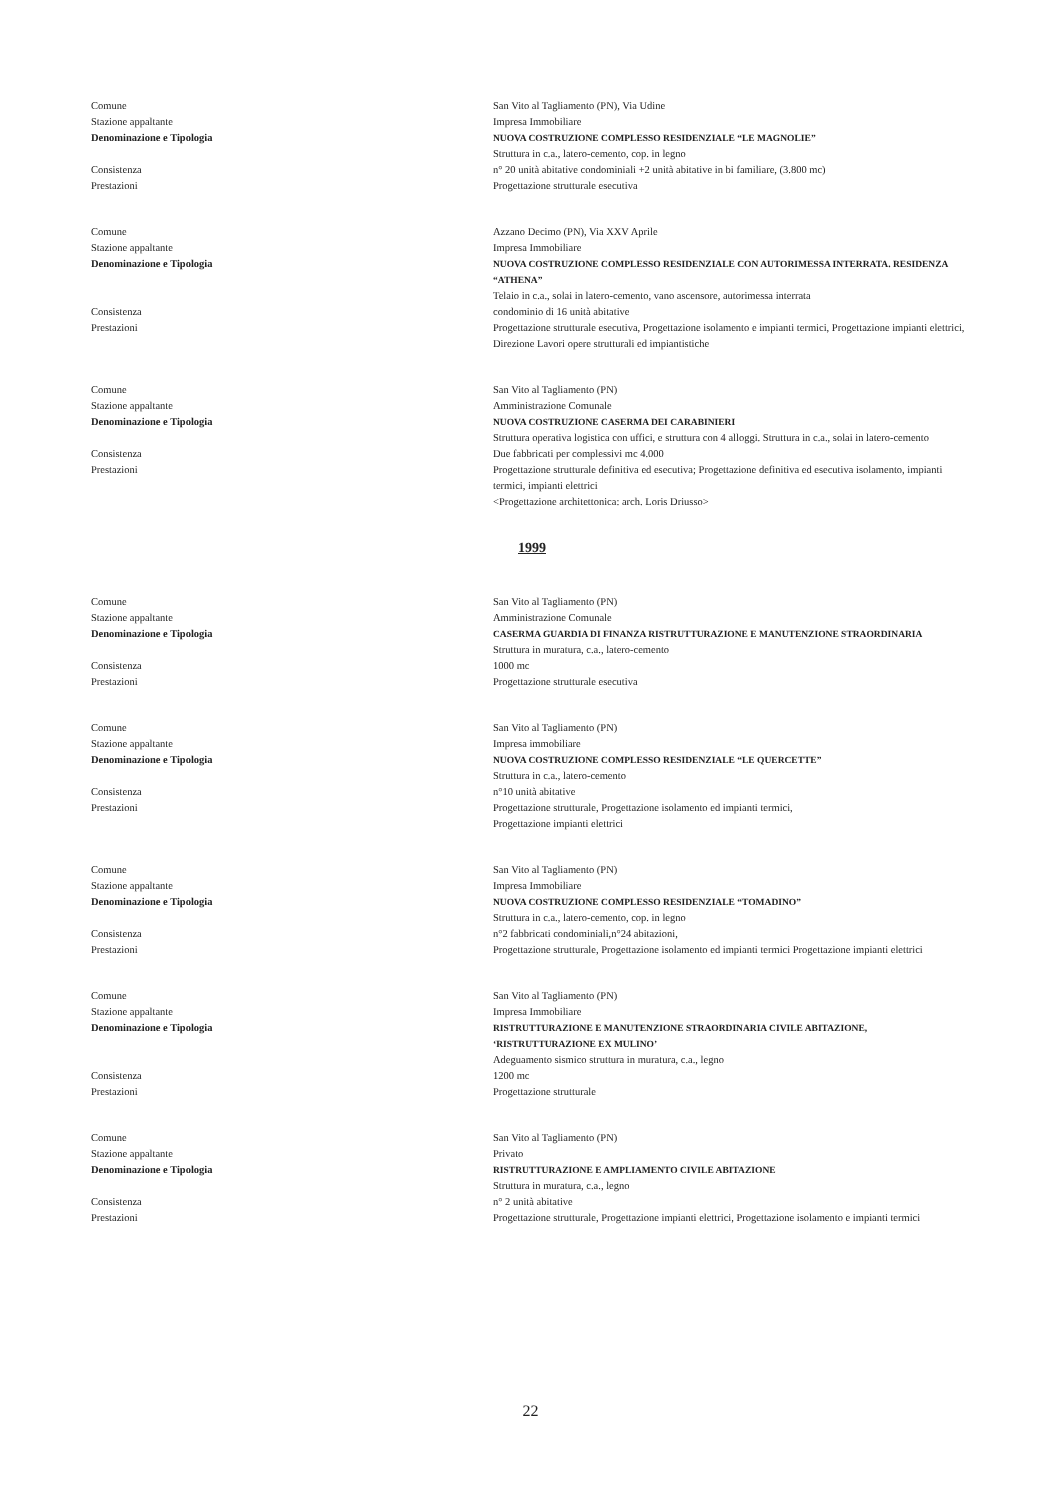| Comune | San Vito al Tagliamento (PN), Via Udine |
| Stazione appaltante | Impresa Immobiliare |
| Denominazione e Tipologia | NUOVA COSTRUZIONE COMPLESSO RESIDENZIALE “LE MAGNOLIE” |
| | Struttura in c.a., latero-cemento, cop. in legno |
| Consistenza | n° 20 unità abitative condominiali +2 unità abitative in bi familiare, (3.800 mc) |
| Prestazioni | Progettazione strutturale esecutiva |
| Comune | Azzano Decimo (PN), Via XXV Aprile |
| Stazione appaltante | Impresa Immobiliare |
| Denominazione e Tipologia | NUOVA COSTRUZIONE COMPLESSO RESIDENZIALE CON AUTORIMESSA INTERRATA. RESIDENZA “ATHENA” |
| | Telaio in c.a., solai in latero-cemento, vano ascensore, autorimessa interrata |
| Consistenza | condominio di 16 unità abitative |
| Prestazioni | Progettazione strutturale esecutiva, Progettazione isolamento e impianti termici, Progettazione impianti elettrici, Direzione Lavori opere strutturali ed impiantistiche |
| Comune | San Vito al Tagliamento (PN) |
| Stazione appaltante | Amministrazione Comunale |
| Denominazione e Tipologia | NUOVA COSTRUZIONE CASERMA DEI CARABINIERI |
| | Struttura operativa logistica con uffici, e struttura con 4 alloggi. Struttura in c.a., solai in latero-cemento |
| Consistenza | Due fabbricati per complessivi mc 4.000 |
| Prestazioni | Progettazione strutturale definitiva ed esecutiva; Progettazione definitiva ed esecutiva isolamento, impianti termici, impianti elettrici <Progettazione architettonica: arch. Loris Driusso> |
1999
| Comune | San Vito al Tagliamento (PN) |
| Stazione appaltante | Amministrazione Comunale |
| Denominazione e Tipologia | CASERMA GUARDIA DI FINANZA RISTRUTTURAZIONE E MANUTENZIONE STRAORDINARIA |
| | Struttura in muratura, c.a., latero-cemento |
| Consistenza | 1000 mc |
| Prestazioni | Progettazione strutturale esecutiva |
| Comune | San Vito al Tagliamento (PN) |
| Stazione appaltante | Impresa immobiliare |
| Denominazione e Tipologia | NUOVA COSTRUZIONE COMPLESSO RESIDENZIALE “LE QUERCETTE” |
| | Struttura in c.a., latero-cemento |
| Consistenza | n°10 unità abitative |
| Prestazioni | Progettazione strutturale, Progettazione isolamento ed impianti termici, Progettazione impianti elettrici |
| Comune | San Vito al Tagliamento (PN) |
| Stazione appaltante | Impresa Immobiliare |
| Denominazione e Tipologia | NUOVA COSTRUZIONE COMPLESSO RESIDENZIALE “TOMADINO” |
| | Struttura in c.a., latero-cemento, cop. in legno |
| Consistenza | n°2 fabbricati condominiali,n°24 abitazioni, |
| Prestazioni | Progettazione strutturale, Progettazione isolamento ed impianti termici Progettazione impianti elettrici |
| Comune | San Vito al Tagliamento (PN) |
| Stazione appaltante | Impresa Immobiliare |
| Denominazione e Tipologia | RISTRUTTURAZIONE E MANUTENZIONE STRAORDINARIA CIVILE ABITAZIONE, ‘RISTRUTTURAZIONE EX MULINO’ |
| | Adeguamento sismico struttura in muratura, c.a., legno |
| Consistenza | 1200 mc |
| Prestazioni | Progettazione strutturale |
| Comune | San Vito al Tagliamento (PN) |
| Stazione appaltante | Privato |
| Denominazione e Tipologia | RISTRUTTURAZIONE E AMPLIAMENTO CIVILE ABITAZIONE |
| | Struttura in muratura, c.a., legno |
| Consistenza | n° 2 unità abitative |
| Prestazioni | Progettazione strutturale, Progettazione impianti elettrici, Progettazione isolamento e impianti termici |
22